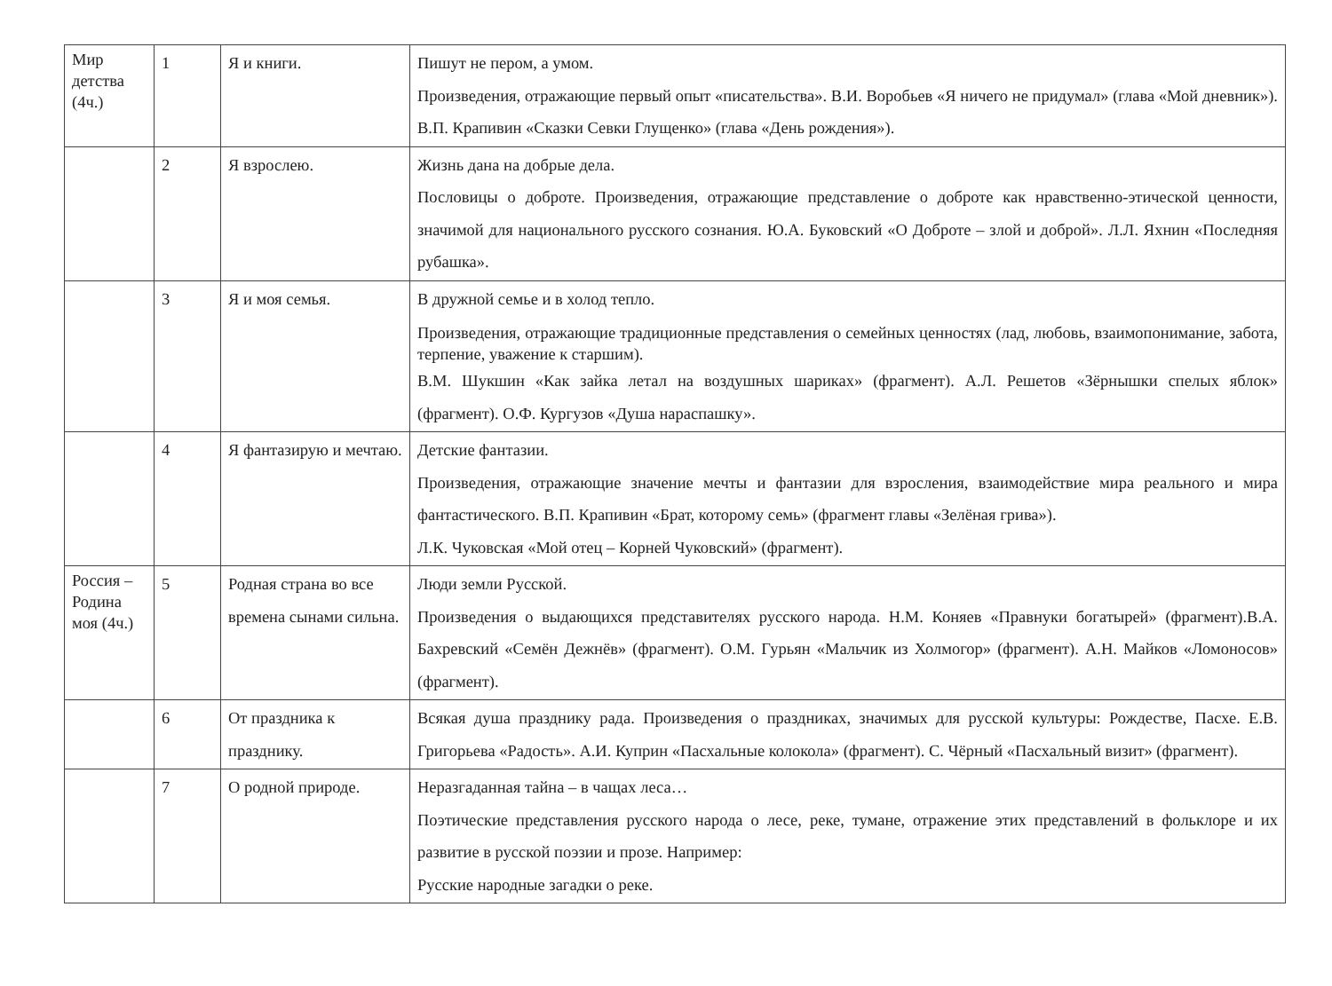| Мир детства (4ч.) | 1 | Я и книги. | Пишут не пером, а умом. Произведения, отражающие первый опыт «писательства». В.И. Воробьев «Я ничего не придумал» (глава «Мой дневник»). В.П. Крапивин «Сказки Севки Глущенко» (глава «День рождения»). |
| | 2 | Я взрослею. | Жизнь дана на добрые дела. Пословицы о доброте. Произведения, отражающие представление о доброте как нравственно-этической ценности, значимой для национального русского сознания. Ю.А. Буковский «О Доброте – злой и доброй». Л.Л. Яхнин «Последняя рубашка». |
| | 3 | Я и моя семья. | В дружной семье и в холод тепло. Произведения, отражающие традиционные представления о семейных ценностях (лад, любовь, взаимопонимание, забота, терпение, уважение к старшим). В.М. Шукшин «Как зайка летал на воздушных шариках» (фрагмент). А.Л. Решетов «Зёрнышки спелых яблок» (фрагмент). О.Ф. Кургузов «Душа нараспашку». |
| | 4 | Я фантазирую и мечтаю. | Детские фантазии. Произведения, отражающие значение мечты и фантазии для взросления, взаимодействие мира реального и мира фантастического. В.П. Крапивин «Брат, которому семь» (фрагмент главы «Зелёная грива»). Л.К. Чуковская «Мой отец – Корней Чуковский» (фрагмент). |
| Россия – Родина моя (4ч.) | 5 | Родная страна во все времена сынами сильна. | Люди земли Русской. Произведения о выдающихся представителях русского народа. Н.М. Коняев «Правнуки богатырей» (фрагмент).В.А. Бахревский «Семён Дежнёв» (фрагмент). О.М. Гурьян «Мальчик из Холмогор» (фрагмент). А.Н. Майков «Ломоносов» (фрагмент). |
| | 6 | От праздника к празднику. | Всякая душа празднику рада. Произведения о праздниках, значимых для русской культуры: Рождестве, Пасхе. Е.В. Григорьева «Радость». А.И. Куприн «Пасхальные колокола» (фрагмент). С. Чёрный «Пасхальный визит» (фрагмент). |
| | 7 | О родной природе. | Неразгаданная тайна – в чащах леса… Поэтические представления русского народа о лесе, реке, тумане, отражение этих представлений в фольклоре и их развитие в русской поэзии и прозе. Например: Русские народные загадки о реке. |